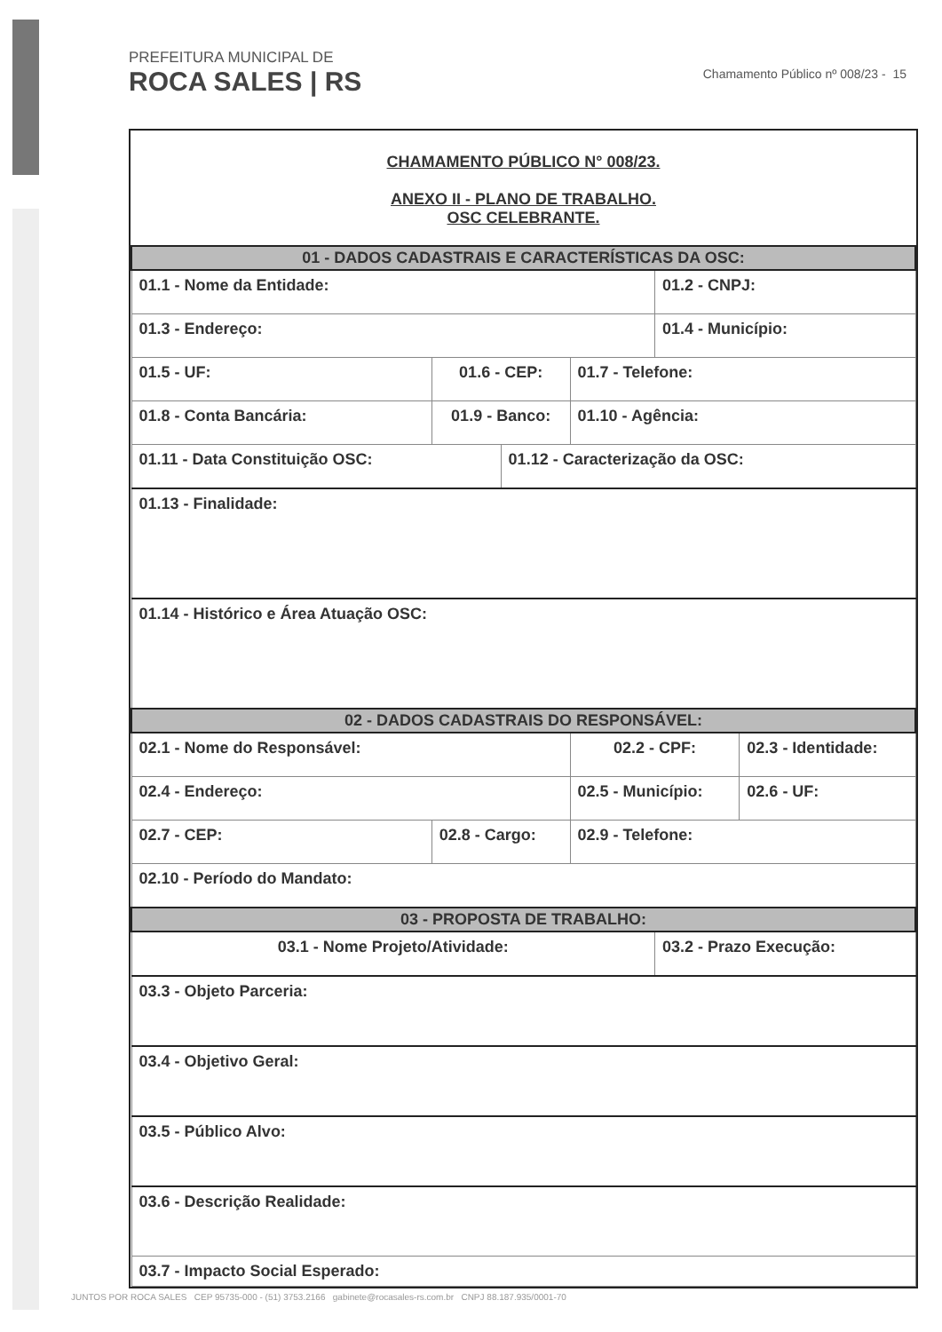PREFEITURA MUNICIPAL DE
ROCA SALES | RS
Chamamento Público nº 008/23 - 15
CHAMAMENTO PÚBLICO N° 008/23.
ANEXO II - PLANO DE TRABALHO.
OSC CELEBRANTE.
| 01 - DADOS CADASTRAIS E CARACTERÍSTICAS DA OSC: | | | | | |
| 01.1 - Nome da Entidade: | | | | 01.2 - CNPJ: | |
| 01.3 - Endereço: | | | | 01.4 - Município: | |
| 01.5 - UF: | 01.6 - CEP: | | 01.7 - Telefone: | | |
| 01.8 - Conta Bancária: | 01.9 - Banco: | | 01.10 - Agência: | | |
| 01.11 - Data Constituição OSC: | | 01.12 - Caracterização da OSC: | | | |
| 01.13 - Finalidade: | | | | | |
| 01.14 - Histórico e Área Atuação OSC: | | | | | |
| 02 - DADOS CADASTRAIS DO RESPONSÁVEL: | | | | | |
| 02.1 - Nome do Responsável: | | | 02.2 - CPF: | | 02.3 - Identidade: |
| 02.4 - Endereço: | | | 02.5 - Município: | | 02.6 - UF: |
| 02.7 - CEP: | 02.8 - Cargo: | | 02.9 - Telefone: | | |
| 02.10 - Período do Mandato: | | | | | |
| 03 - PROPOSTA DE TRABALHO: | | | | | |
| 03.1 - Nome Projeto/Atividade: | | | | 03.2 - Prazo Execução: | |
| 03.3 - Objeto Parceria: | | | | | |
| 03.4 - Objetivo Geral: | | | | | |
| 03.5 - Público Alvo: | | | | | |
| 03.6 - Descrição Realidade: | | | | | |
| 03.7 - Impacto Social Esperado: | | | | | |
JUNTOS POR ROCA SALES CEP 95735-000 - (51) 3753.2166 gabinete@rocasales-rs.com.br CNPJ 88.187.935/0001-70